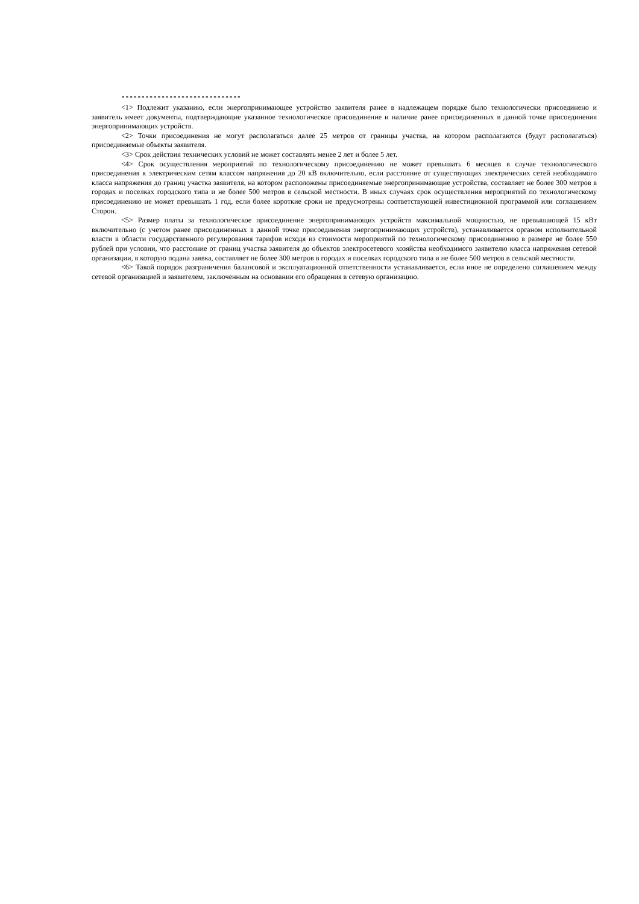------------------------------
<1> Подлежит указанию, если энергопринимающее устройство заявителя ранее в надлежащем порядке было технологически присоединено и заявитель имеет документы, подтверждающие указанное технологическое присоединение и наличие ранее присоединенных в данной точке присоединения энергопринимающих устройств.
<2> Точки присоединения не могут располагаться далее 25 метров от границы участка, на котором располагаются (будут располагаться) присоединяемые объекты заявителя.
<3> Срок действия технических условий не может составлять менее 2 лет и более 5 лет.
<4> Срок осуществления мероприятий по технологическому присоединению не может превышать 6 месяцев в случае технологического присоединения к электрическим сетям классом напряжения до 20 кВ включительно, если расстояние от существующих электрических сетей необходимого класса напряжения до границ участка заявителя, на котором расположены присоединяемые энергопринимающие устройства, составляет не более 300 метров в городах и поселках городского типа и не более 500 метров в сельской местности. В иных случаях срок осуществления мероприятий по технологическому присоединению не может превышать 1 год, если более короткие сроки не предусмотрены соответствующей инвестиционной программой или соглашением Сторон.
<5> Размер платы за технологическое присоединение энергопринимающих устройств максимальной мощностью, не превышающей 15 кВт включительно (с учетом ранее присоединенных в данной точке присоединения энергопринимающих устройств), устанавливается органом исполнительной власти в области государственного регулирования тарифов исходя из стоимости мероприятий по технологическому присоединению в размере не более 550 рублей при условии, что расстояние от границ участка заявителя до объектов электросетевого хозяйства необходимого заявителю класса напряжения сетевой организации, в которую подана заявка, составляет не более 300 метров в городах и поселках городского типа и не более 500 метров в сельской местности.
<6> Такой порядок разграничения балансовой и эксплуатационной ответственности устанавливается, если иное не определено соглашением между сетевой организацией и заявителем, заключенным на основании его обращения в сетевую организацию.